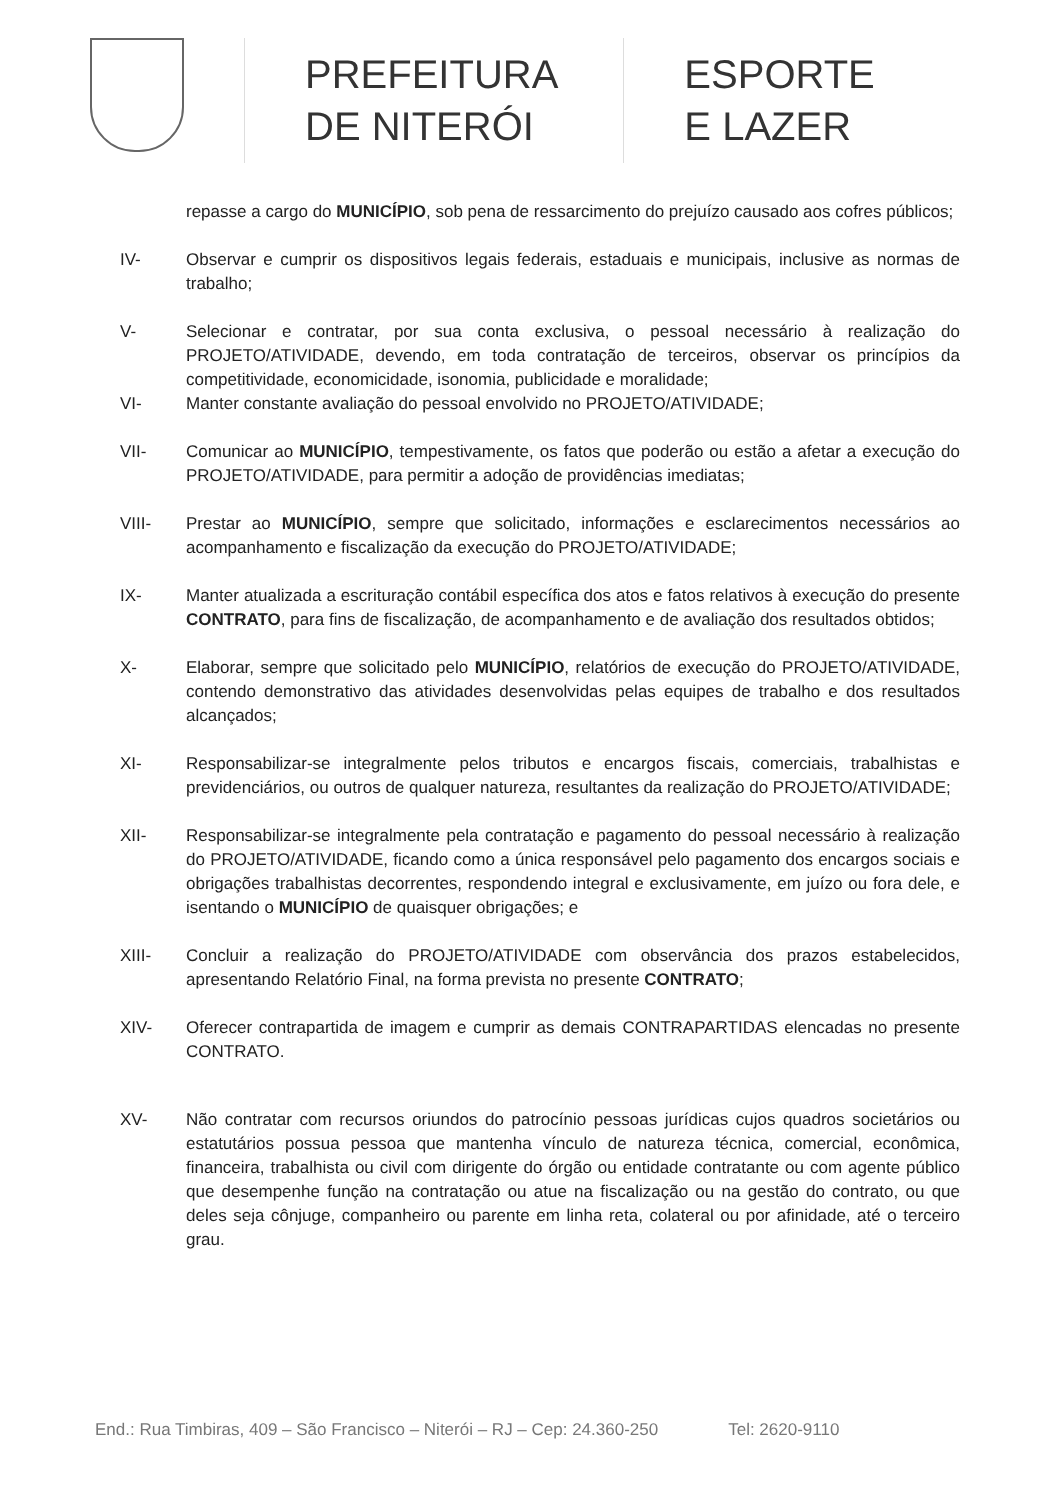PREFEITURA
DE NITERÓI
ESPORTE
E LAZER
repasse a cargo do MUNICÍPIO, sob pena de ressarcimento do prejuízo causado aos cofres públicos;
IV- Observar e cumprir os dispositivos legais federais, estaduais e municipais, inclusive as normas de trabalho;
V- Selecionar e contratar, por sua conta exclusiva, o pessoal necessário à realização do PROJETO/ATIVIDADE, devendo, em toda contratação de terceiros, observar os princípios da competitividade, economicidade, isonomia, publicidade e moralidade;
VI- Manter constante avaliação do pessoal envolvido no PROJETO/ATIVIDADE;
VII- Comunicar ao MUNICÍPIO, tempestivamente, os fatos que poderão ou estão a afetar a execução do PROJETO/ATIVIDADE, para permitir a adoção de providências imediatas;
VIII- Prestar ao MUNICÍPIO, sempre que solicitado, informações e esclarecimentos necessários ao acompanhamento e fiscalização da execução do PROJETO/ATIVIDADE;
IX- Manter atualizada a escrituração contábil específica dos atos e fatos relativos à execução do presente CONTRATO, para fins de fiscalização, de acompanhamento e de avaliação dos resultados obtidos;
X- Elaborar, sempre que solicitado pelo MUNICÍPIO, relatórios de execução do PROJETO/ATIVIDADE, contendo demonstrativo das atividades desenvolvidas pelas equipes de trabalho e dos resultados alcançados;
XI- Responsabilizar-se integralmente pelos tributos e encargos fiscais, comerciais, trabalhistas e previdenciários, ou outros de qualquer natureza, resultantes da realização do PROJETO/ATIVIDADE;
XII- Responsabilizar-se integralmente pela contratação e pagamento do pessoal necessário à realização do PROJETO/ATIVIDADE, ficando como a única responsável pelo pagamento dos encargos sociais e obrigações trabalhistas decorrentes, respondendo integral e exclusivamente, em juízo ou fora dele, e isentando o MUNICÍPIO de quaisquer obrigações; e
XIII- Concluir a realização do PROJETO/ATIVIDADE com observância dos prazos estabelecidos, apresentando Relatório Final, na forma prevista no presente CONTRATO;
XIV- Oferecer contrapartida de imagem e cumprir as demais CONTRAPARTIDAS elencadas no presente CONTRATO.
XV- Não contratar com recursos oriundos do patrocínio pessoas jurídicas cujos quadros societários ou estatutários possua pessoa que mantenha vínculo de natureza técnica, comercial, econômica, financeira, trabalhista ou civil com dirigente do órgão ou entidade contratante ou com agente público que desempenhe função na contratação ou atue na fiscalização ou na gestão do contrato, ou que deles seja cônjuge, companheiro ou parente em linha reta, colateral ou por afinidade, até o terceiro grau.
End.: Rua Timbiras, 409 – São Francisco – Niterói – RJ – Cep: 24.360-250 Tel: 2620-9110